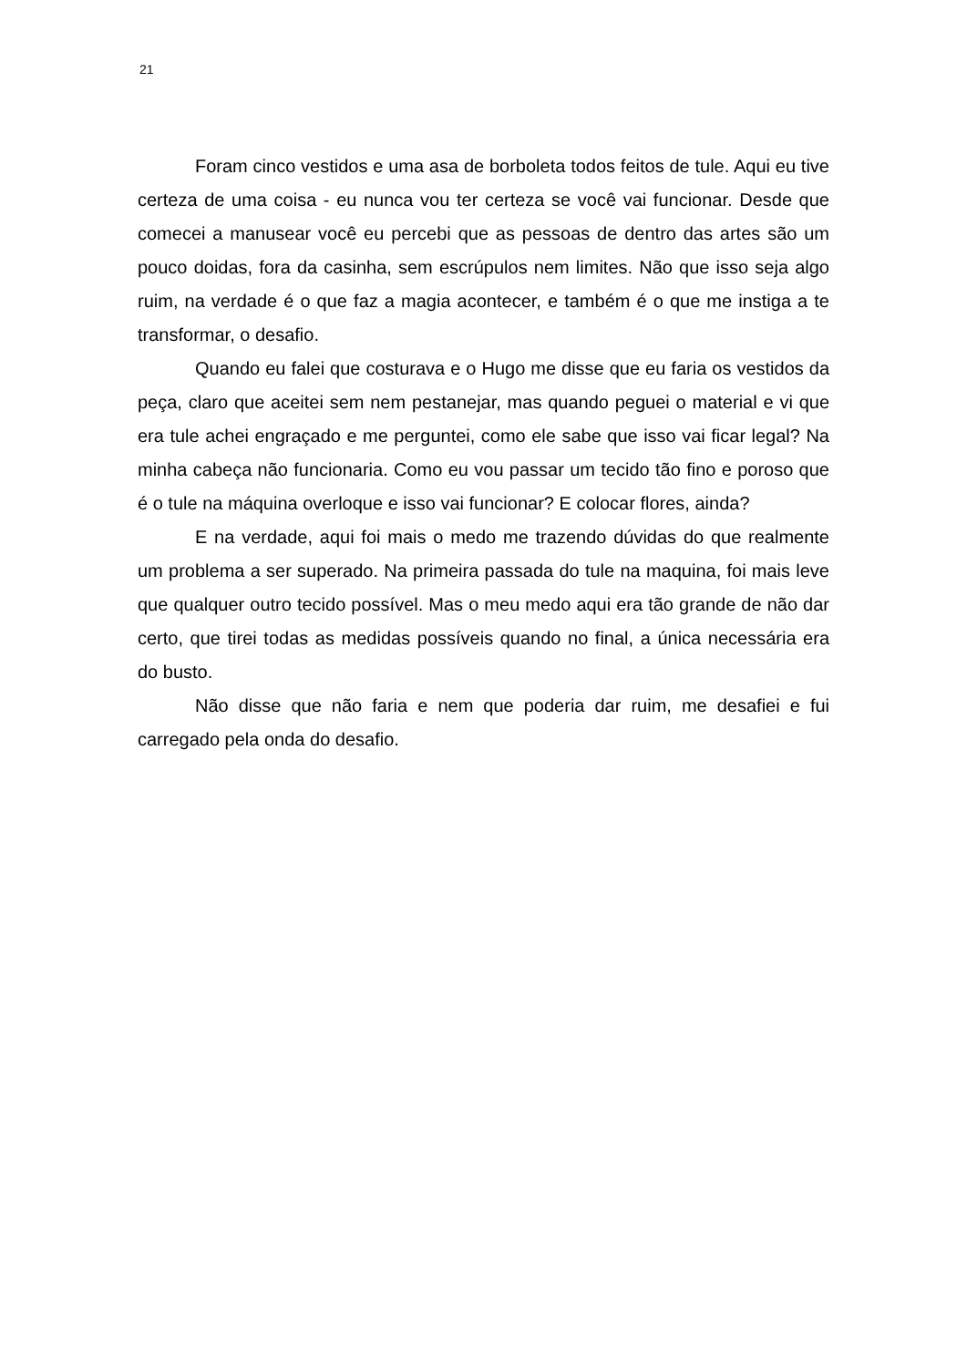21
Foram cinco vestidos e uma asa de borboleta todos feitos de tule. Aqui eu tive certeza de uma coisa - eu nunca vou ter certeza se você vai funcionar. Desde que comecei a manusear você eu percebi que as pessoas de dentro das artes são um pouco doidas, fora da casinha, sem escrúpulos nem limites. Não que isso seja algo ruim, na verdade é o que faz a magia acontecer, e também é o que me instiga a te transformar, o desafio.
Quando eu falei que costurava e o Hugo me disse que eu faria os vestidos da peça, claro que aceitei sem nem pestanejar, mas quando peguei o material e vi que era tule achei engraçado e me perguntei, como ele sabe que isso vai ficar legal? Na minha cabeça não funcionaria. Como eu vou passar um tecido tão fino e poroso que é o tule na máquina overloque e isso vai funcionar? E colocar flores, ainda?
E na verdade, aqui foi mais o medo me trazendo dúvidas do que realmente um problema a ser superado. Na primeira passada do tule na maquina, foi mais leve que qualquer outro tecido possível. Mas o meu medo aqui era tão grande de não dar certo, que tirei todas as medidas possíveis quando no final, a única necessária era do busto.
Não disse que não faria e nem que poderia dar ruim, me desafiei e fui carregado pela onda do desafio.